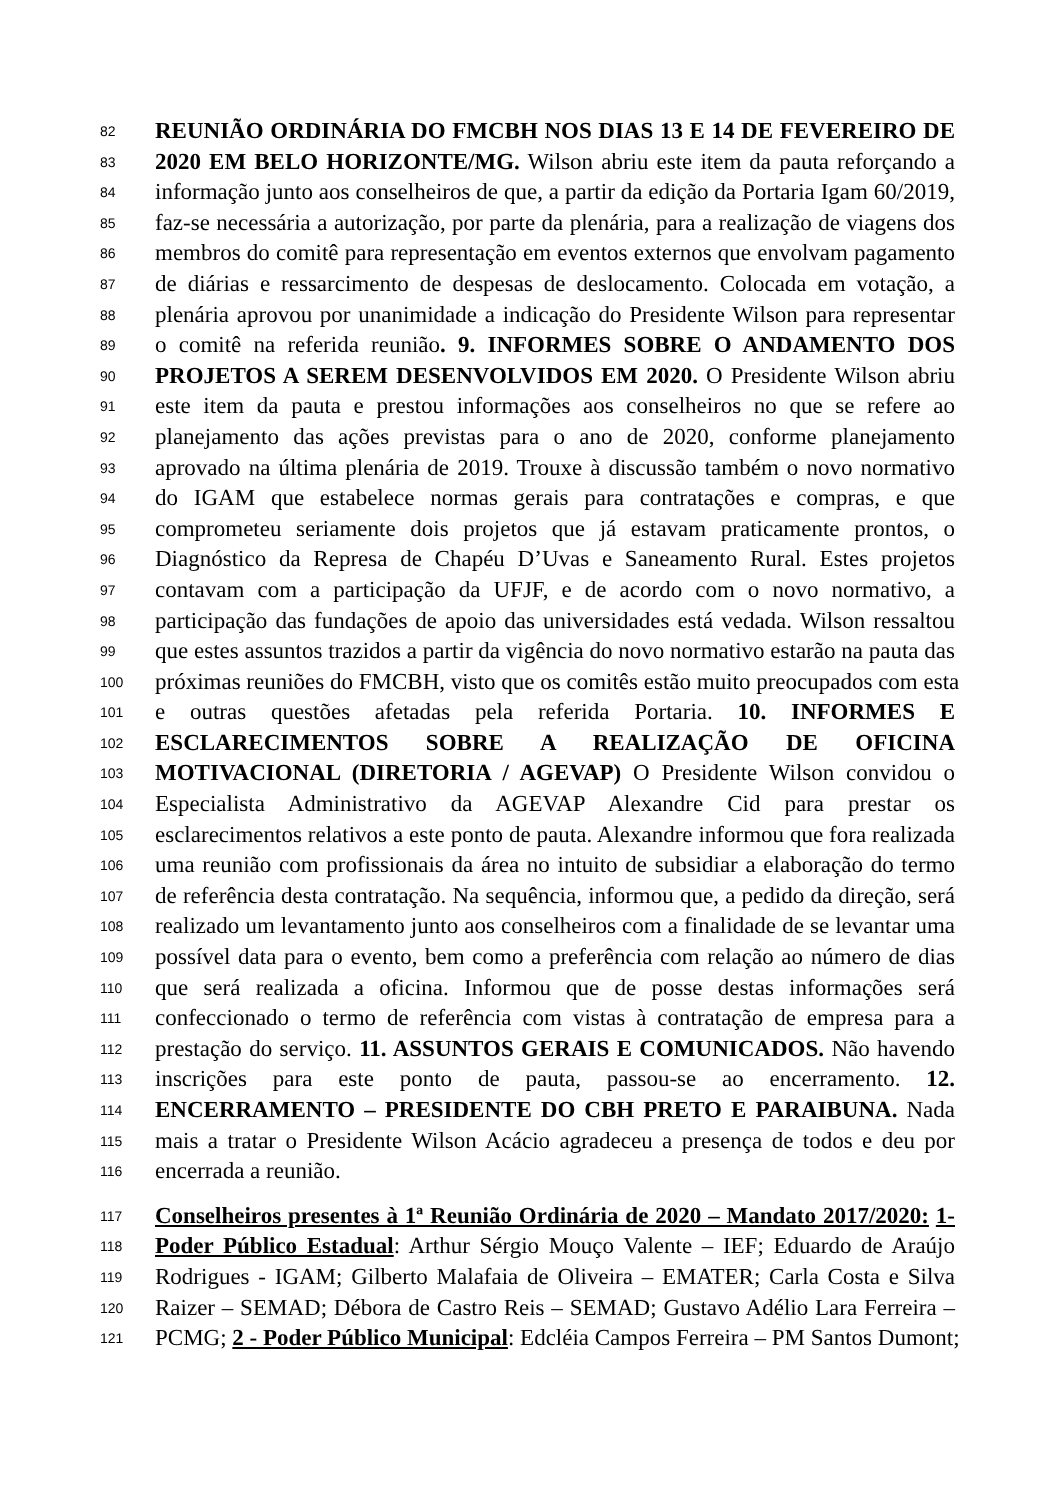82 REUNIÃO ORDINÁRIA DO FMCBH NOS DIAS 13 E 14 DE FEVEREIRO DE
83 2020 EM BELO HORIZONTE/MG. Wilson abriu este item da pauta reforçando a
84 informação junto aos conselheiros de que, a partir da edição da Portaria Igam 60/2019,
85 faz-se necessária a autorização, por parte da plenária, para a realização de viagens dos
86 membros do comitê para representação em eventos externos que envolvam pagamento
87 de diárias e ressarcimento de despesas de deslocamento. Colocada em votação, a
88 plenária aprovou por unanimidade a indicação do Presidente Wilson para representar
89 o comitê na referida reunião. 9. INFORMES SOBRE O ANDAMENTO DOS
90 PROJETOS A SEREM DESENVOLVIDOS EM 2020. O Presidente Wilson abriu
91 este item da pauta e prestou informações aos conselheiros no que se refere ao
92 planejamento das ações previstas para o ano de 2020, conforme planejamento
93 aprovado na última plenária de 2019. Trouxe à discussão também o novo normativo
94 do IGAM que estabelece normas gerais para contratações e compras, e que
95 comprometeu seriamente dois projetos que já estavam praticamente prontos, o
96 Diagnóstico da Represa de Chapéu D’Uvas e Saneamento Rural. Estes projetos
97 contavam com a participação da UFJF, e de acordo com o novo normativo, a
98 participação das fundações de apoio das universidades está vedada. Wilson ressaltou
99 que estes assuntos trazidos a partir da vigência do novo normativo estarão na pauta das
100 próximas reuniões do FMCBH, visto que os comitês estão muito preocupados com esta
101 e outras questões afetadas pela referida Portaria. 10. INFORMES E
102 ESCLARECIMENTOS SOBRE A REALIZAÇÃO DE OFICINA
103 MOTIVACIONAL (DIRETORIA / AGEVAP) O Presidente Wilson convidou o
104 Especialista Administrativo da AGEVAP Alexandre Cid para prestar os
105 esclarecimentos relativos a este ponto de pauta. Alexandre informou que fora realizada
106 uma reunião com profissionais da área no intuito de subsidiar a elaboração do termo
107 de referência desta contratação. Na sequência, informou que, a pedido da direção, será
108 realizado um levantamento junto aos conselheiros com a finalidade de se levantar uma
109 possível data para o evento, bem como a preferência com relação ao número de dias
110 que será realizada a oficina. Informou que de posse destas informações será
111 confeccionado o termo de referência com vistas à contratação de empresa para a
112 prestação do serviço. 11. ASSUNTOS GERAIS E COMUNICADOS. Não havendo
113 inscrições para este ponto de pauta, passou-se ao encerramento. 12.
114 ENCERRAMENTO – PRESIDENTE DO CBH PRETO E PARAIBUNA. Nada
115 mais a tratar o Presidente Wilson Acácio agradeceu a presença de todos e deu por
116 encerrada a reunião.
117 Conselheiros presentes à 1ª Reunião Ordinária de 2020 – Mandato 2017/2020: 1-
118 Poder Público Estadual: Arthur Sérgio Mouço Valente – IEF; Eduardo de Araújo
119 Rodrigues - IGAM; Gilberto Malafaia de Oliveira – EMATER; Carla Costa e Silva
120 Raizer – SEMAD; Débora de Castro Reis – SEMAD; Gustavo Adélio Lara Ferreira –
121 PCMG; 2 - Poder Público Municipal: Edcléia Campos Ferreira – PM Santos Dumont;